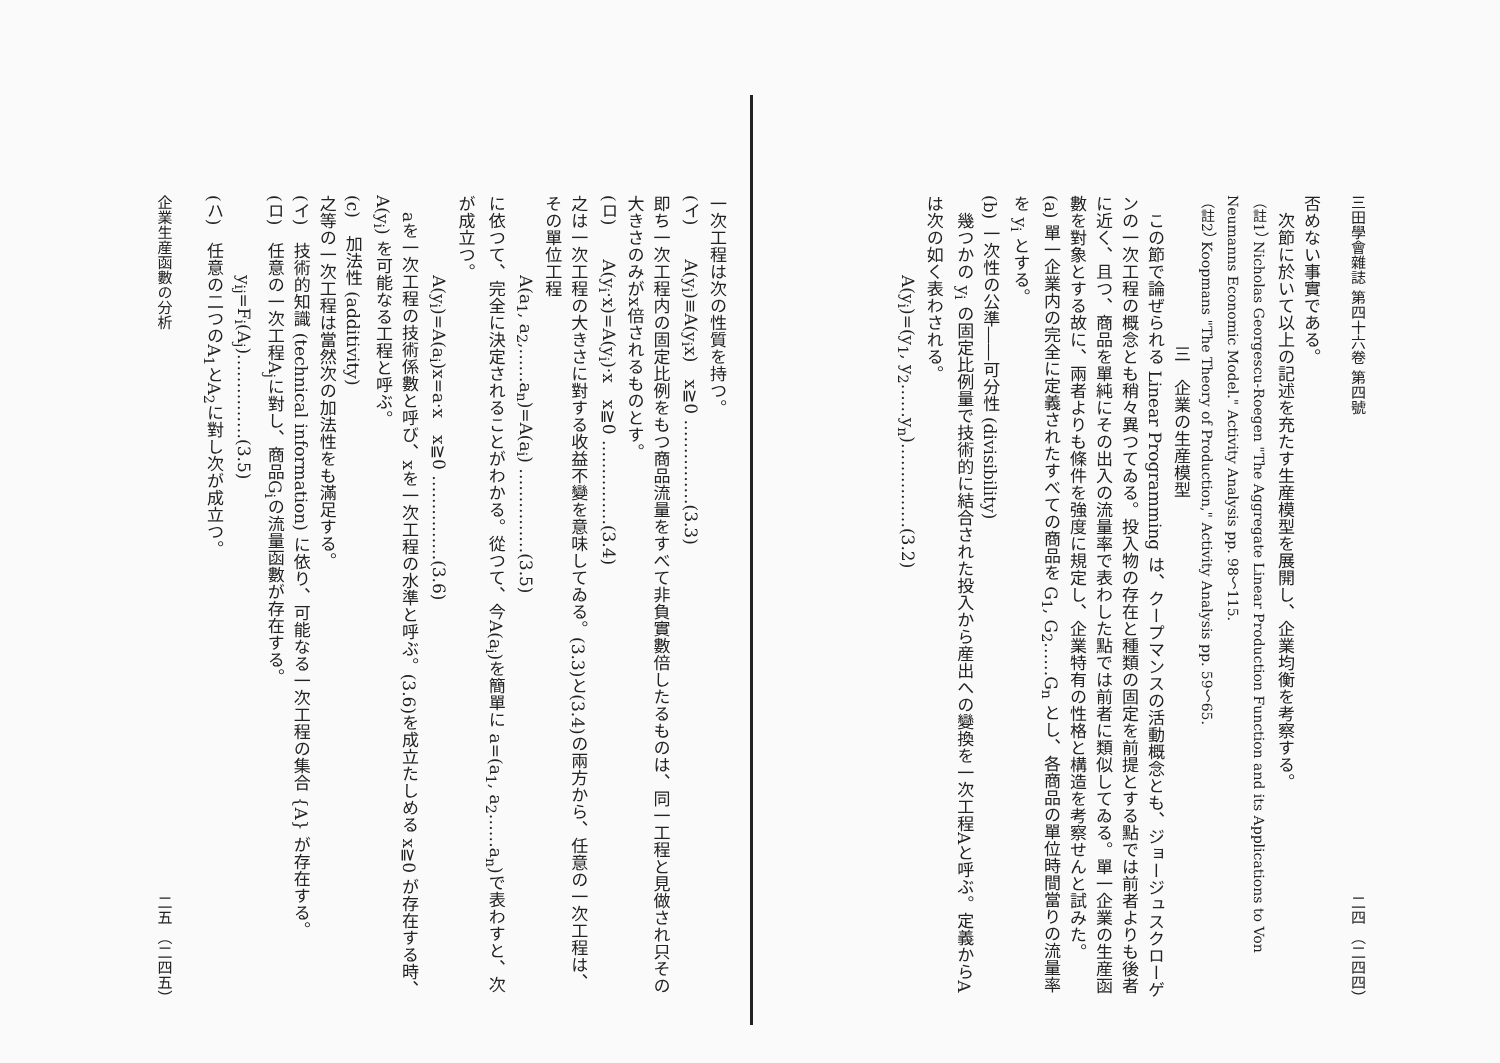三田學會雜誌 第四十六卷 第四號 二四 （二四四）
否めない事實である。
　次節に於いて以上の記述を充たす生産模型を展開し、企業均衡を考察する。
（註1） Nicholas Georgescu-Roegen "The Aggregate Linear Production Function and its Applications to Von Neumanns Economic Model." Activity Analysis pp. 98〜115.
（註2） Koopmans "The Theory of Production," Activity Analysis pp. 59〜65.
三　企業の生産模型
　この節で論ぜられる Linear Programming は、クープマンスの活動概念とも、ジョージュスクローゲンの一次工程の概念とも稍々異つてゐる。投入物の存在と種類の固定を前提とする點では前者よりも後者に近く、且つ、商品を單純にその出入の流量率で表わした點では前者に類似してゐる。單一企業の生産函數を對象とする故に、兩者よりも條件を強度に規定し、企業特有の性格と構造を考察せんと試みた。
(a) 單一企業内の完全に定義されたすべての商品を G<sub>1</sub>, G<sub>2</sub>……G<sub>n</sub> とし、各商品の單位時間當りの流量率を y<sub>i</sub> とする。
(b) 一次性の公準――可分性 (divisibility)
　幾つかの y<sub>i</sub> の固定比例量で技術的に結合された投入から産出への變換を一次工程Aと呼ぶ。定義からAは次の如く表わされる。
A(y<sub>i</sub>)=(y<sub>1</sub>, y<sub>2</sub>……y<sub>n</sub>)……………(3.2)
一次工程は次の性質を持つ。
(イ)　　A(y<sub>i</sub>)≡A(y<sub>i</sub>x)　x≧0 ……………(3.3)
即ち一次工程内の固定比例をもつ商品流量をすべて非負實數倍したるものは、同一工程と見做され只その大きさのみがx倍されるものとす。
(ロ)　　A(y<sub>i</sub>·x)=A(y<sub>i</sub>)·x　x≧0 ……………(3.4)
之は一次工程の大きさに對する收益不變を意味してゐる。(3.3)と(3.4)の兩方から、任意の一次工程は、その單位工程
A(a<sub>1</sub>, a<sub>2</sub>,……a<sub>n</sub>)=A(a<sub>i</sub>) ……………(3.5)
に依つて、完全に決定されることがわかる。從つて、今A(a<sub>i</sub>)を簡單に a=(a<sub>1</sub>, a<sub>2</sub>……a<sub>n</sub>)で表わすと、次が成立つ。
A(y<sub>i</sub>)=A(a<sub>i</sub>)x=a·x　x≧0 ……………(3.6)
　aを一次工程の技術係數と呼び、xを一次工程の水準と呼ぶ。(3.6)を成立たしめる x≧0 が存在する時、A(y<sub>i</sub>) を可能なる工程と呼ぶ。
(c)　加法性 (additivity)
之等の一次工程は當然次の加法性をも滿足する。
(イ)　技術的知識 (technical information) に依り、可能なる一次工程の集合 {A} が存在する。
(ロ)　任意の一次工程A<sub>j</sub>に對し、商品G<sub>i</sub>の流量函數が存在する。
y<sub>ij</sub>=F<sub>i</sub>(A<sub>j</sub>)……………(3.5)
(ハ)　任意の二つのA<sub>1</sub>とA<sub>2</sub>に對し次が成立つ。
企業生産函數の分析 二五 （二四五）